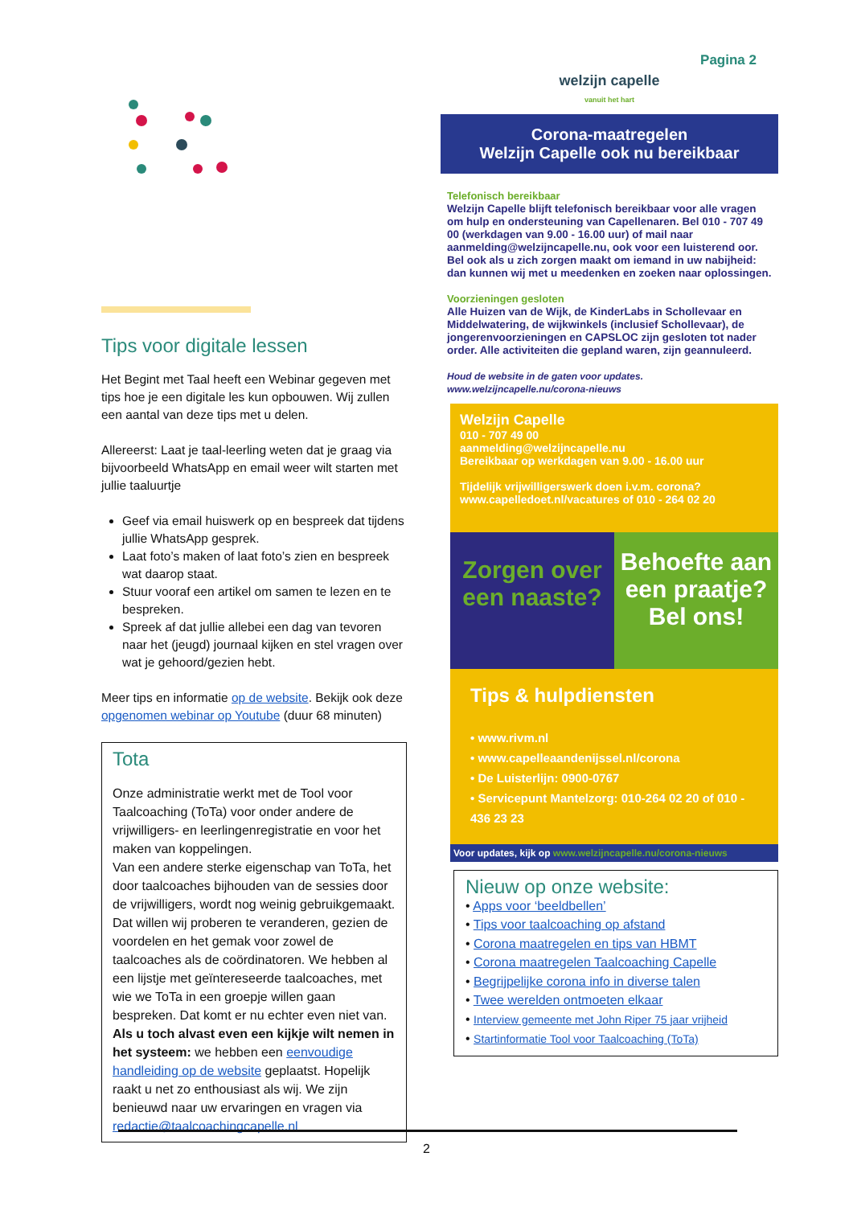Pagina 2
Tips voor digitale lessen
Het Begint met Taal heeft een Webinar gegeven met tips hoe je een digitale les kun opbouwen. Wij zullen een aantal van deze tips met u delen.
Allereerst: Laat je taal-leerling weten dat je graag via bijvoorbeeld WhatsApp en email weer wilt starten met jullie taaluurtje
Geef via email huiswerk op en bespreek dat tijdens jullie WhatsApp gesprek.
Laat foto’s maken of laat foto’s zien en bespreek wat daarop staat.
Stuur vooraf een artikel om samen te lezen en te bespreken.
Spreek af dat jullie allebei een dag van tevoren naar het (jeugd) journaal kijken en stel vragen over wat je gehoord/gezien hebt.
Meer tips en informatie op de website. Bekijk ook deze opgenomen webinar op Youtube (duur 68 minuten)
Tota
Onze administratie werkt met de Tool voor Taalcoaching (ToTa) voor onder andere de vrijwilligers- en leerlingenregistratie en voor het maken van koppelingen.
Van een andere sterke eigenschap van ToTa, het door taalcoaches bijhouden van de sessies door de vrijwilligers, wordt nog weinig gebruikgemaakt. Dat willen wij proberen te veranderen, gezien de voordelen en het gemak voor zowel de taalcoaches als de coördinatoren. We hebben al een lijstje met geïntereseerde taalcoaches, met wie we ToTa in een groepje willen gaan bespreken. Dat komt er nu echter even niet van. Als u toch alvast even een kijkje wilt nemen in het systeem: we hebben een eenvoudige handleiding op de website geplaatst. Hopelijk raakt u net zo enthousiast als wij. We zijn benieuwd naar uw ervaringen en vragen via redactie@taalcoachingcapelle.nl
welzijn capelle
vanuit het hart
Corona-maatregelen
Welzijn Capelle ook nu bereikbaar
Telefonisch bereikbaar
Welzijn Capelle blijft telefonisch bereikbaar voor alle vragen om hulp en ondersteuning van Capellenaren. Bel 010 - 707 49 00 (werkdagen van 9.00 - 16.00 uur) of mail naar aanmelding@welzijncapelle.nu, ook voor een luisterend oor. Bel ook als u zich zorgen maakt om iemand in uw nabijheid: dan kunnen wij met u meedenken en zoeken naar oplossingen.
Voorzieningen gesloten
Alle Huizen van de Wijk, de KinderLabs in Schollevaar en Middelwatering, de wijkwinkels (inclusief Schollevaar), de jongerenvoorzieningen en CAPSLOC zijn gesloten tot nader order. Alle activiteiten die gepland waren, zijn geannuleerd.
Houd de website in de gaten voor updates.
www.welzijncapelle.nu/corona-nieuws
Welzijn Capelle
010 - 707 49 00
aanmelding@welzijncapelle.nu
Bereikbaar op werkdagen van 9.00 - 16.00 uur
Tijdelijk vrijwilligerswerk doen i.v.m. corona?
www.capelledoet.nl/vacatures of 010 - 264 02 20
Zorgen over een naaste?
Behoefte aan een praatje? Bel ons!
Tips & hulpdiensten
• www.rivm.nl
• www.capelleaandenijssel.nl/corona
• De Luisterlijn: 0900-0767
• Servicepunt Mantelzorg: 010-264 02 20 of 010 - 436 23 23
Voor updates, kijk op www.welzijncapelle.nu/corona-nieuws
Nieuw op onze website:
• Apps voor ‘beeldbellen’
• Tips voor taalcoaching op afstand
• Corona maatregelen en tips van HBMT
• Corona maatregelen Taalcoaching Capelle
• Begrijpelijke corona info in diverse talen
• Twee werelden ontmoeten elkaar
• Interview gemeente met John Riper 75 jaar vrijheid
• Startinformatie Tool voor Taalcoaching (ToTa)
2